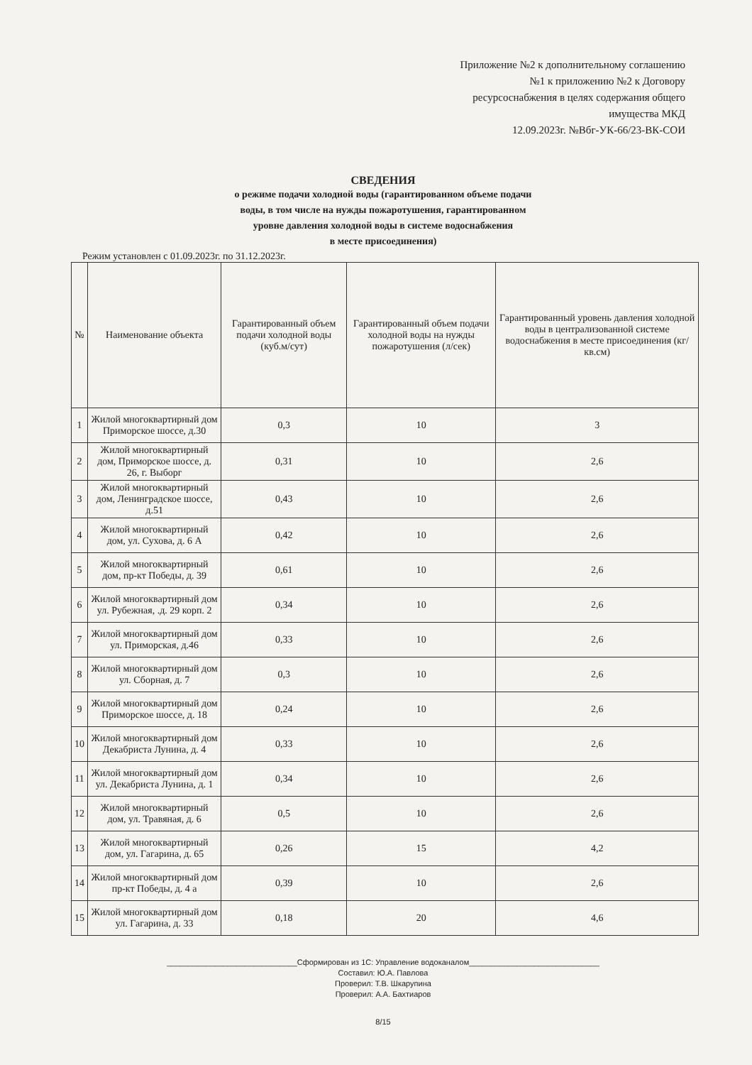Приложение №2 к дополнительному соглашению
№1 к приложению №2 к Договору
ресурсоснабжения в целях содержания общего
имущества МКД
12.09.2023г. №Вбг-УК-66/23-ВК-СОИ
СВЕДЕНИЯ
о режиме подачи холодной воды (гарантированном объеме подачи
воды, в том числе на нужды пожаротушения, гарантированном
уровне давления холодной воды в системе водоснабжения
в месте присоединения)
Режим установлен с 01.09.2023г. по 31.12.2023г.
| № | Наименование объекта | Гарантированный объем подачи холодной воды (куб.м/сут) | Гарантированный объем подачи холодной воды на нужды пожаротушения (л/сек) | Гарантированный уровень давления холодной воды в централизованной системе водоснабжения в месте присоединения (кг/кв.см) |
| --- | --- | --- | --- | --- |
| 1 | Жилой многоквартирный дом Приморское шоссе, д.30 | 0,3 | 10 | 3 |
| 2 | Жилой многоквартирный дом, Приморское шоссе, д. 26, г. Выборг | 0,31 | 10 | 2,6 |
| 3 | Жилой многоквартирный дом, Ленинградское шоссе, д.51 | 0,43 | 10 | 2,6 |
| 4 | Жилой многоквартирный дом, ул. Сухова, д. 6 А | 0,42 | 10 | 2,6 |
| 5 | Жилой многоквартирный дом, пр-кт Победы, д. 39 | 0,61 | 10 | 2,6 |
| 6 | Жилой многоквартирный дом ул. Рубежная, .д. 29 корп. 2 | 0,34 | 10 | 2,6 |
| 7 | Жилой многоквартирный дом ул. Приморская, д.46 | 0,33 | 10 | 2,6 |
| 8 | Жилой многоквартирный дом ул. Сборная, д. 7 | 0,3 | 10 | 2,6 |
| 9 | Жилой многоквартирный дом Приморское шоссе, д. 18 | 0,24 | 10 | 2,6 |
| 10 | Жилой многоквартирный дом Декабриста Лунина, д. 4 | 0,33 | 10 | 2,6 |
| 11 | Жилой многоквартирный дом ул. Декабриста Лунина, д. 1 | 0,34 | 10 | 2,6 |
| 12 | Жилой многоквартирный дом, ул. Травяная, д. 6 | 0,5 | 10 | 2,6 |
| 13 | Жилой многоквартирный дом, ул. Гагарина, д. 65 | 0,26 | 15 | 4,2 |
| 14 | Жилой многоквартирный дом пр-кт Победы, д. 4 а | 0,39 | 10 | 2,6 |
| 15 | Жилой многоквартирный дом ул. Гагарина, д. 33 | 0,18 | 20 | 4,6 |
______________________________Сформирован из 1С: Управление водоканалом______________________________
Составил: Ю.А. Павлова
Проверил: Т.В. Шкарупина
Проверил: А.А. Бахтиаров
8/15